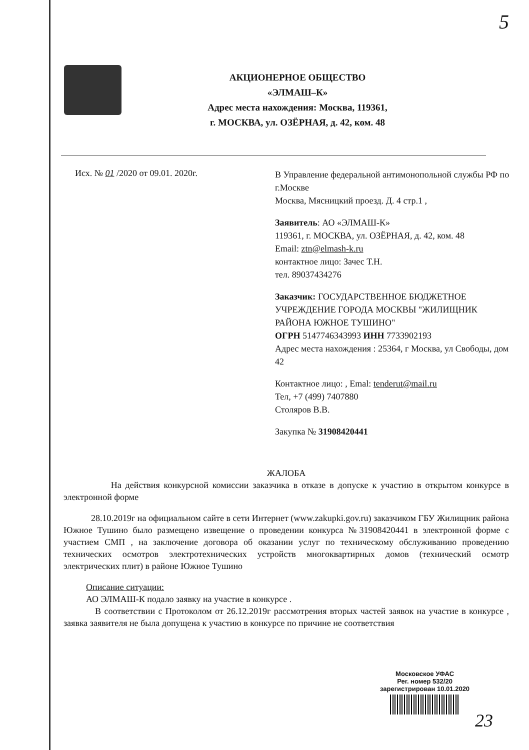5
АКЦИОНЕРНОЕ ОБЩЕСТВО
«ЭЛМАШ–К»
Адрес места нахождения: Москва, 119361,
г. МОСКВА, ул. ОЗЁРНАЯ, д. 42, ком. 48
Исх. № 01 /2020 от 09.01. 2020г.
В Управление федеральной антимонопольной службы РФ по г.Москве
Москва, Мясницкий проезд. Д. 4 стр.1 ,
Заявитель: АО «ЭЛМАШ-К»
119361, г. МОСКВА, ул. ОЗЁРНАЯ, д. 42, ком. 48
Email: ztn@elmash-k.ru
контактное лицо: Зачес Т.Н.
тел. 89037434276
Заказчик: ГОСУДАРСТВЕННОЕ БЮДЖЕТНОЕ УЧРЕЖДЕНИЕ ГОРОДА МОСКВЫ "ЖИЛИЩНИК РАЙОНА ЮЖНОЕ ТУШИНО"
ОГРН 5147746343993 ИНН 7733902193
Адрес места нахождения : 25364, г Москва, ул Свободы, дом 42
Контактное лицо: , Emal: tenderut@mail.ru
Тел, +7 (499) 7407880
Столяров В.В.
Закупка № 31908420441
ЖАЛОБА
На действия конкурсной комиссии заказчика в отказе в допуске к участию в открытом конкурсе в электронной форме
28.10.2019г на официальном сайте в сети Интернет (www.zakupki.gov.ru) заказчиком ГБУ Жилищник района Южное Тушино было размещено извещение о проведении конкурса №31908420441 в электронной форме с участием СМП , на заключение договора об оказании услуг по техническому обслуживанию проведению технических осмотров электротехнических устройств многоквартирных домов (технический осмотр электрических плит) в районе Южное Тушино
Описание ситуации:
АО ЭЛМАШ-К подало заявку на участие в конкурсе .
В соответствии с Протоколом от 26.12.2019г рассмотрения вторых частей заявок на участие в конкурсе , заявка заявителя не была допущена к участию в конкурсе по причине не соответствия
Московское УФАС
Рег. номер 532/20
зарегистрирован 10.01.2020
23